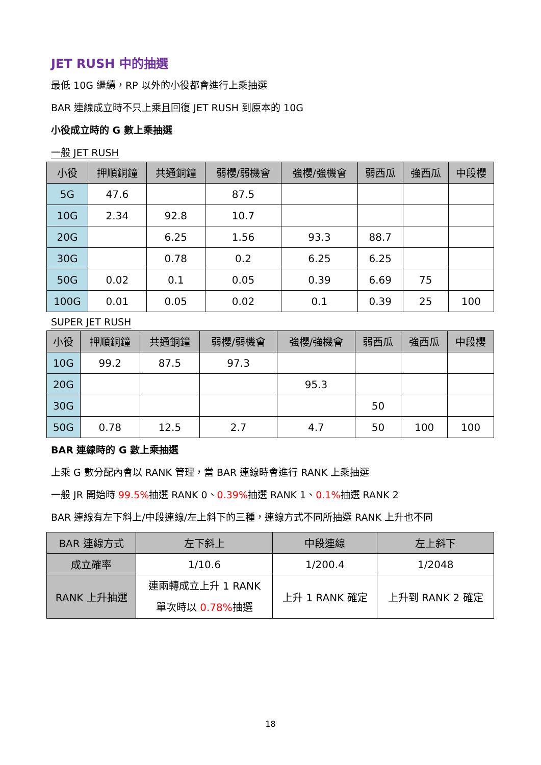JET RUSH 中的抽選
最低 10G 繼續，RP 以外的小役都會進行上乘抽選
BAR 連線成立時不只上乘且回復 JET RUSH 到原本的 10G
小役成立時的 G 數上乘抽選
一般 JET RUSH
| 小役 | 押順銅鐘 | 共通銅鐘 | 弱櫻/弱機會 | 強櫻/強機會 | 弱西瓜 | 強西瓜 | 中段櫻 |
| --- | --- | --- | --- | --- | --- | --- | --- |
| 5G | 47.6 | | 87.5 | | | | |
| 10G | 2.34 | 92.8 | 10.7 | | | | |
| 20G | | 6.25 | 1.56 | 93.3 | 88.7 | | |
| 30G | | 0.78 | 0.2 | 6.25 | 6.25 | | |
| 50G | 0.02 | 0.1 | 0.05 | 0.39 | 6.69 | 75 | |
| 100G | 0.01 | 0.05 | 0.02 | 0.1 | 0.39 | 25 | 100 |
SUPER JET RUSH
| 小役 | 押順銅鐘 | 共通銅鐘 | 弱櫻/弱機會 | 強櫻/強機會 | 弱西瓜 | 強西瓜 | 中段櫻 |
| --- | --- | --- | --- | --- | --- | --- | --- |
| 10G | 99.2 | 87.5 | 97.3 | | | | |
| 20G | | | | 95.3 | | | |
| 30G | | | | | 50 | | |
| 50G | 0.78 | 12.5 | 2.7 | 4.7 | 50 | 100 | 100 |
BAR 連線時的 G 數上乘抽選
上乘 G 數分配內會以 RANK 管理，當 BAR 連線時會進行 RANK 上乘抽選
一般 JR 開始時 99.5% 抽選 RANK 0、0.39% 抽選 RANK 1、0.1% 抽選 RANK 2
BAR 連線有左下斜上/中段連線/左上斜下的三種，連線方式不同所抽選 RANK 上升也不同
| BAR 連線方式 | 左下斜上 | 中段連線 | 左上斜下 |
| --- | --- | --- | --- |
| 成立確率 | 1/10.6 | 1/200.4 | 1/2048 |
| RANK 上升抽選 | 連兩轉成立上升 1 RANK 單次時以 0.78% 抽選 | 上升 1 RANK 確定 | 上升到 RANK 2 確定 |
18